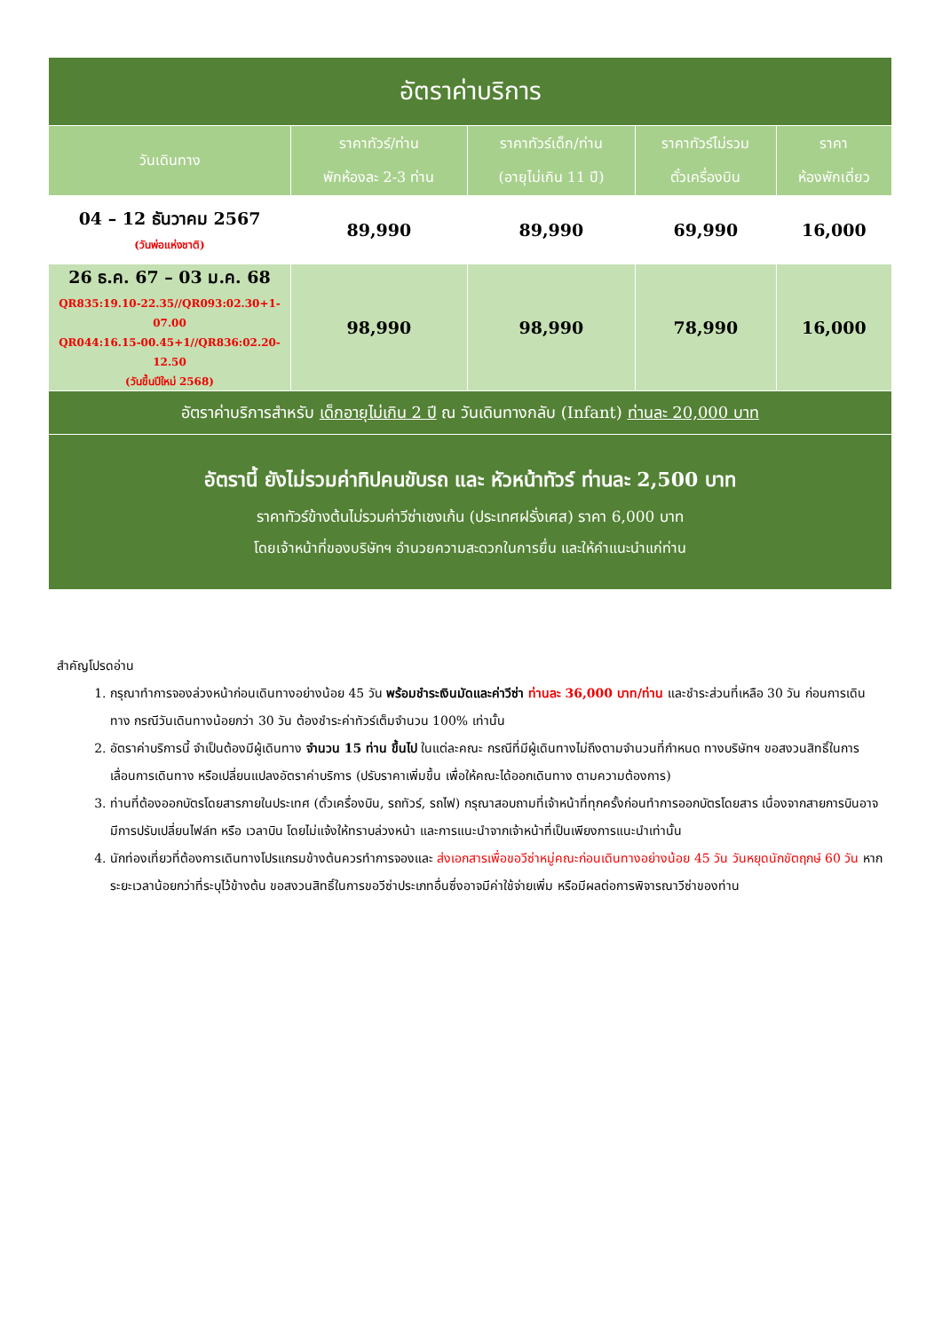| อัตราค่าบริการ | | | | |
| วันเดินทาง | ราคาทัวร์/ท่าน พักห้องละ 2-3 ท่าน | ราคาทัวร์เด็ก/ท่าน (อายุไม่เกิน 11 ปี) | ราคาทัวร์ไม่รวม ตั๋วเครื่องบิน | ราคา ห้องพักเดี่ยว |
| 04 – 12 ธันวาคม 2567 (วันพ่อแห่งชาติ) | 89,990 | 89,990 | 69,990 | 16,000 |
| 26 ธ.ค. 67 – 03 ม.ค. 68 QR835:19.10-22.35//QR093:02.30+1-07.00 QR044:16.15-00.45+1//QR836:02.20-12.50 (วันขึ้นปีใหม่ 2568) | 98,990 | 98,990 | 78,990 | 16,000 |
| อัตราค่าบริการสำหรับ เด็กอายุไม่เกิน 2 ปี ณ วันเดินทางกลับ (Infant) ท่านละ 20,000 บาท | | | | |
| อัตรานี้ ยังไม่รวมค่าทิปคนขับรถ และ หัวหน้าทัวร์ ท่านละ 2,500 บาท ราคาทัวร์ข้างต้นไม่รวมค่าวีซ่าเชงเก้น (ประเทศฝรั่งเศส) ราคา 6,000 บาท โดยเจ้าหน้าที่ของบริษัทฯ อำนวยความสะดวกในการยื่น และให้คำแนะนำแก่ท่าน | | | | |
สำคัญโปรดอ่าน
1. กรุณาทำการจองล่วงหน้าก่อนเดินทางอย่างน้อย 45 วัน พร้อมชำระเงินมัดและค่าวีซ่า ท่านละ 36,000 บาท/ท่าน และชำระส่วนที่เหลือ 30 วัน ก่อนการเดินทาง กรณีวันเดินทางน้อยกว่า 30 วัน ต้องชำระค่าทัวร์เต็มจำนวน 100% เท่านั้น
2. อัตราค่าบริการนี้ จำเป็นต้องมีผู้เดินทาง จำนวน 15 ท่าน ขึ้นไป ในแต่ละคณะ กรณีที่มีผู้เดินทางไม่ถึงตามจำนวนที่กำหนด ทางบริษัทฯ ขอสงวนสิทธิ์ในการเลื่อนการเดินทาง หรือเปลี่ยนแปลงอัตราค่าบริการ (ปรับราคาเพิ่มขึ้น เพื่อให้คณะได้ออกเดินทาง ตามความต้องการ)
3. ท่านที่ต้องออกบัตรโดยสารภายในประเทศ (ตั๋วเครื่องบิน, รถทัวร์, รถไฟ) กรุณาสอบถามที่เจ้าหน้าที่ทุกครั้งก่อนทำการออกบัตรโดยสาร เนื่องจากสายการบินอาจมีการปรับเปลี่ยนไฟล์ท หรือ เวลาบิน โดยไม่แจ้งให้ทราบล่วงหน้า และการแนะนำจากเจ้าหน้าที่เป็นเพียงการแนะนำเท่านั้น
4. นักท่องเที่ยวที่ต้องการเดินทางโปรแกรมข้างต้นควรทำการจองและ ส่งเอกสารเพื่อขอวีซ่าหมู่คณะก่อนเดินทางอย่างน้อย 45 วัน วันหยุดนักขัตฤกษ์ 60 วัน หากระยะเวลาน้อยกว่าที่ระบุไว้ข้างต้น ขอสงวนสิทธิ์ในการขอวีซ่าประเภทอื่นซึ่งอาจมีค่าใช้จ่ายเพิ่ม หรือมีผลต่อการพิจารณาวีซ่าของท่าน